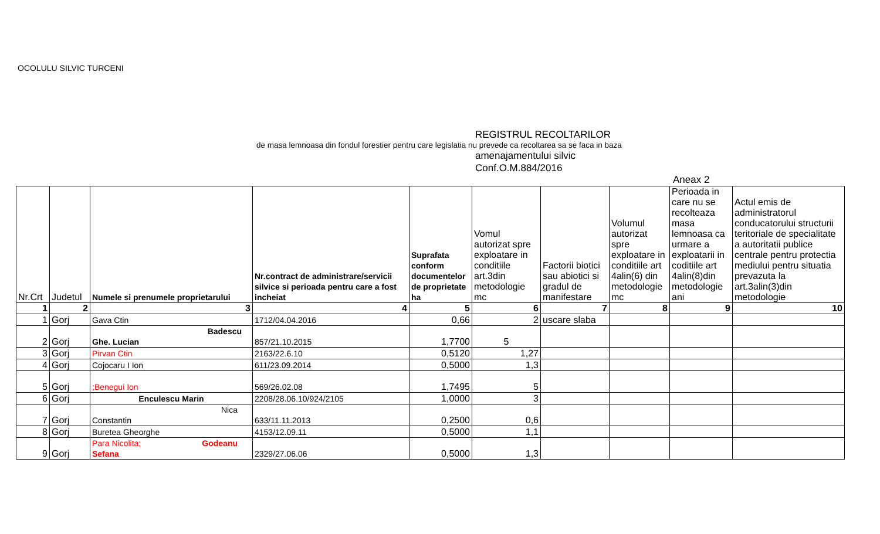OCOLULU SILVIC TURCENI
REGISTRUL RECOLTARILOR
de masa lemnoasa din fondul forestier pentru care legislatia nu prevede ca recoltarea sa se faca in baza
amenajamentului silvic
Conf.O.M.884/2016
Aneax 2
| Nr.Crt | Judetul | Numele si prenumele proprietarului | Nr.contract de administrare/servicii silvice si perioada pentru care a fost incheiat | Suprafata conform documentelor de proprietate ha | Vomul autorizat spre exploatare in conditiile art.3din metodologie mc | Factorii biotici sau abiotici si gradul de manifestare | Volumul autorizat spre exploatare in conditiile art 4alin(6) din metodologie mc | Perioada in care nu se recolteaza masa lemnoasa ca urmare a exploatarii in coditiile art 4alin(8)din metodologie ani | Actul emis de administratorul conducatorului structurii teritoriale de specialitate a autoritatii publice centrale pentru protectia mediului pentru situatia prevazuta la art.3alin(3)din metodologie |
| --- | --- | --- | --- | --- | --- | --- | --- | --- | --- |
| 1 | 2 | 3 | 4 | 5 | 6 | 7 | 8 | 9 | 10 |
| 1 | Gorj | Gava Ctin | 1712/04.04.2016 | 0,66 | 2 | uscare slaba | | | |
| 2 | Gorj | Badescu Ghe. Lucian | 857/21.10.2015 | 1,7700 | 5 | | | | |
| 3 | Gorj | Pirvan Ctin | 2163/22.6.10 | 0,5120 | 1,27 | | | | |
| 4 | Gorj | Cojocaru I Ion | 611/23.09.2014 | 0,5000 | 1,3 | | | | |
| 5 | Gorj | ;Benegui Ion | 569/26.02.08 | 1,7495 | 5 | | | | |
| 6 | Gorj | Enculescu Marin | 2208/28.06.10/924/2105 | 1,0000 | 3 | | | | |
| 7 | Gorj | Nica Constantin | 633/11.11.2013 | 0,2500 | 0,6 | | | | |
| 8 | Gorj | Buretea Gheorghe | 4153/12.09.11 | 0,5000 | 1,1 | | | | |
| 9 | Gorj | Para Nicolita; Godeanu Sefana | 2329/27.06.06 | 0,5000 | 1,3 | | | | |